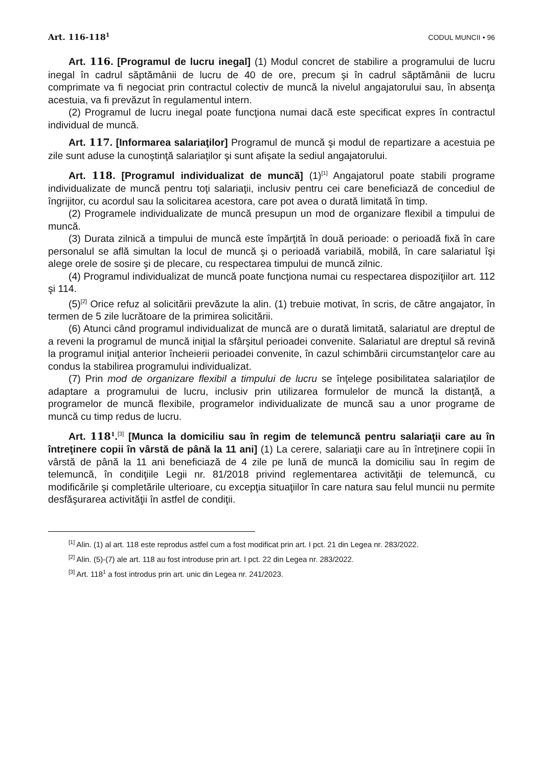Art. 116-118<sup>1</sup> CODUL MUNCII • 96
Art. 116. [Programul de lucru inegal] (1) Modul concret de stabilire a programului de lucru inegal în cadrul săptămânii de lucru de 40 de ore, precum şi în cadrul săptămânii de lucru comprimate va fi negociat prin contractul colectiv de muncă la nivelul angajatorului sau, în absenţa acestuia, va fi prevăzut în regulamentul intern.
(2) Programul de lucru inegal poate funcţiona numai dacă este specificat expres în contractul individual de muncă.
Art. 117. [Informarea salariaţilor] Programul de muncă şi modul de repartizare a acestuia pe zile sunt aduse la cunoştinţă salariaţilor şi sunt afişate la sediul angajatorului.
Art. 118. [Programul individualizat de muncă] (1)<sup>[1]</sup> Angajatorul poate stabili programe individualizate de muncă pentru toţi salariaţii, inclusiv pentru cei care beneficiază de concediul de îngrijitor, cu acordul sau la solicitarea acestora, care pot avea o durată limitată în timp.
(2) Programele individualizate de muncă presupun un mod de organizare flexibil a timpului de muncă.
(3) Durata zilnică a timpului de muncă este împărţită în două perioade: o perioadă fixă în care personalul se află simultan la locul de muncă şi o perioadă variabilă, mobilă, în care salariatul îşi alege orele de sosire şi de plecare, cu respectarea timpului de muncă zilnic.
(4) Programul individualizat de muncă poate funcţiona numai cu respectarea dispoziţiilor art. 112 şi 114.
(5)<sup>[2]</sup> Orice refuz al solicitării prevăzute la alin. (1) trebuie motivat, în scris, de către angajator, în termen de 5 zile lucrătoare de la primirea solicitării.
(6) Atunci când programul individualizat de muncă are o durată limitată, salariatul are dreptul de a reveni la programul de muncă iniţial la sfârşitul perioadei convenite. Salariatul are dreptul să revină la programul iniţial anterior încheierii perioadei convenite, în cazul schimbării circumstanţelor care au condus la stabilirea programului individualizat.
(7) Prin mod de organizare flexibil a timpului de lucru se înţelege posibilitatea salariaţilor de adaptare a programului de lucru, inclusiv prin utilizarea formulelor de muncă la distanţă, a programelor de muncă flexibile, programelor individualizate de muncă sau a unor programe de muncă cu timp redus de lucru.
Art. 118<sup>1</sup>.<sup>[3]</sup> [Munca la domiciliu sau în regim de telemuncă pentru salariaţii care au în întreţinere copii în vârstă de până la 11 ani] (1) La cerere, salariaţii care au în întreţinere copii în vârstă de până la 11 ani beneficiază de 4 zile pe lună de muncă la domiciliu sau în regim de telemuncă, în condiţiile Legii nr. 81/2018 privind reglementarea activităţii de telemuncă, cu modificările şi completările ulterioare, cu excepţia situaţiilor în care natura sau felul muncii nu permite desfăşurarea activităţii în astfel de condiţii.
<sup>[1]</sup> Alin. (1) al art. 118 este reprodus astfel cum a fost modificat prin art. I pct. 21 din Legea nr. 283/2022.
<sup>[2]</sup> Alin. (5)-(7) ale art. 118 au fost introduse prin art. I pct. 22 din Legea nr. 283/2022.
<sup>[3]</sup> Art. 118<sup>1</sup> a fost introdus prin art. unic din Legea nr. 241/2023.